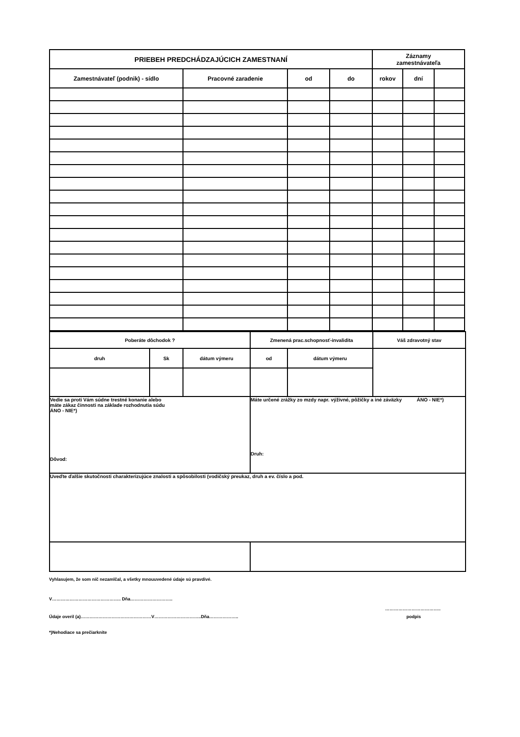| PRIEBEH PREDCHÁDZAJÚCICH ZAMESTNANÍ | | | | Záznamy zamestnávateľa | | |
| --- | --- | --- | --- | --- | --- | --- |
| Zamestnávateľ (podnik) - sídlo | Pracovné zaradenie | od | do | rokov | dní | |
| Poberáte dôchodok ? | | | Zmenená prac.schopnosť-invalidita | | Váš zdravotný stav |
| druh | Sk | dátum výmeru | od | dátum výmeru | |
| Vedie sa proti Vám súdne trestné konanie alebo máte zákaz činnosti na základe rozhodnutia súdu ÁNO - NIE*) Dôvod: | | | Máte určené zrážky zo mzdy napr. výživné, pôžičky a iné záväzky ÁNO - NIE*) Druh: | | |
| Uveďte ďalšie skutočnosti charakterizujúce znalosti a spôsobilosti (vodičský preukaz, druh a ev. číslo a pod. | | | | | |
Vyhlasujem, že som nič nezamlčal, a všetky mnouuvedené údaje sú pravdivé.
V……………………………………….. Dňa………………………..
………………………………..
Údaje overil (a)…………………………………………V…………………………..Dňa………………..
podpis
*)Nehodiace sa prečiarknite